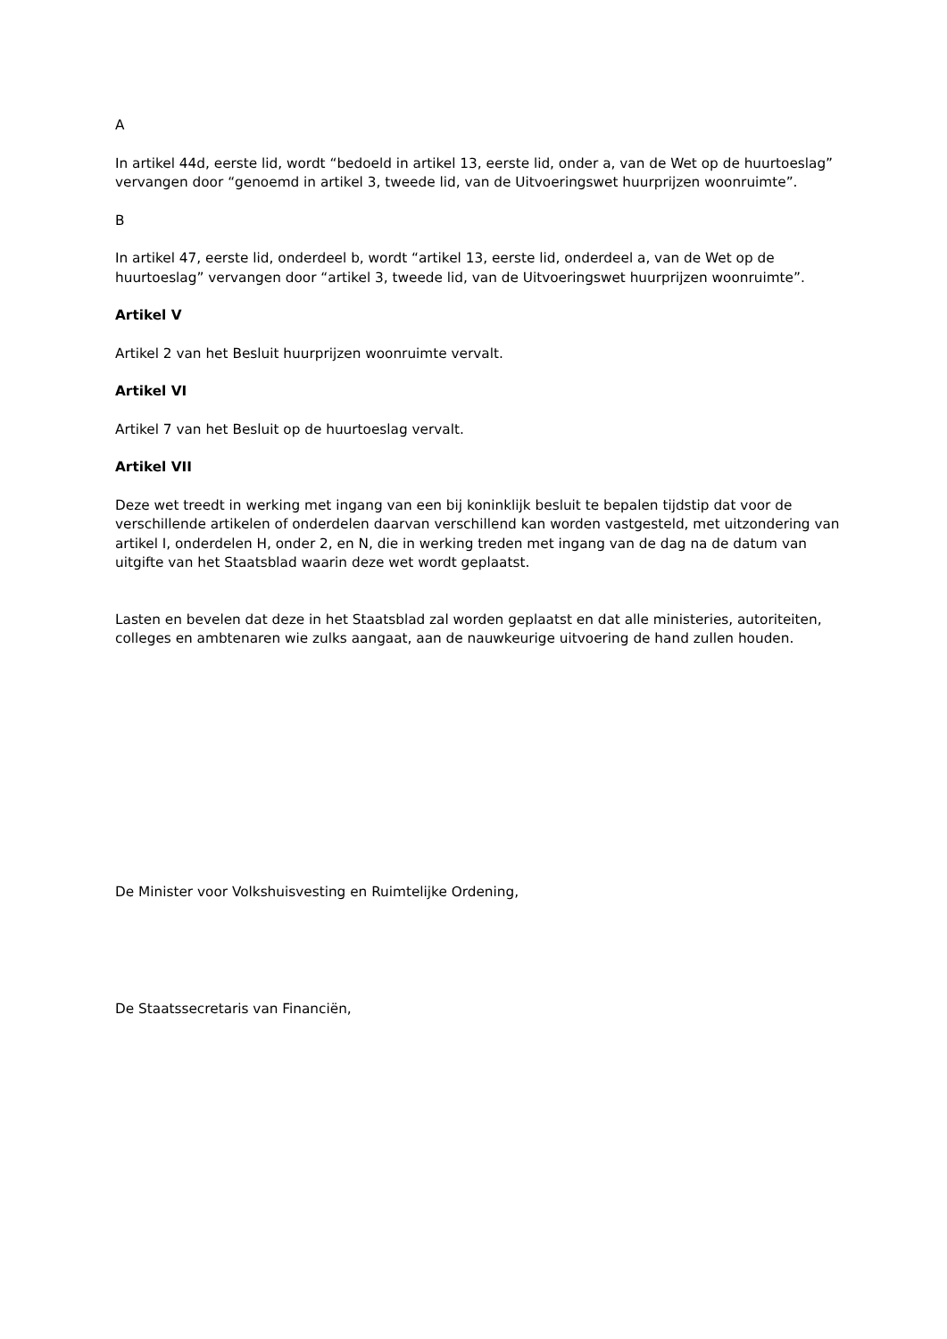A
In artikel 44d, eerste lid, wordt “bedoeld in artikel 13, eerste lid, onder a, van de Wet op de huurtoeslag” vervangen door “genoemd in artikel 3, tweede lid, van de Uitvoeringswet huurprijzen woonruimte”.
B
In artikel 47, eerste lid, onderdeel b, wordt “artikel 13, eerste lid, onderdeel a, van de Wet op de huurtoeslag” vervangen door “artikel 3, tweede lid, van de Uitvoeringswet huurprijzen woonruimte”.
Artikel V
Artikel 2 van het Besluit huurprijzen woonruimte vervalt.
Artikel VI
Artikel 7 van het Besluit op de huurtoeslag vervalt.
Artikel VII
Deze wet treedt in werking met ingang van een bij koninklijk besluit te bepalen tijdstip dat voor de verschillende artikelen of onderdelen daarvan verschillend kan worden vastgesteld, met uitzondering van artikel I, onderdelen H, onder 2, en N, die in werking treden met ingang van de dag na de datum van uitgifte van het Staatsblad waarin deze wet wordt geplaatst.
Lasten en bevelen dat deze in het Staatsblad zal worden geplaatst en dat alle ministeries, autoriteiten, colleges en ambtenaren wie zulks aangaat, aan de nauwkeurige uitvoering de hand zullen houden.
De Minister voor Volkshuisvesting en Ruimtelijke Ordening,
De Staatssecretaris van Financiën,